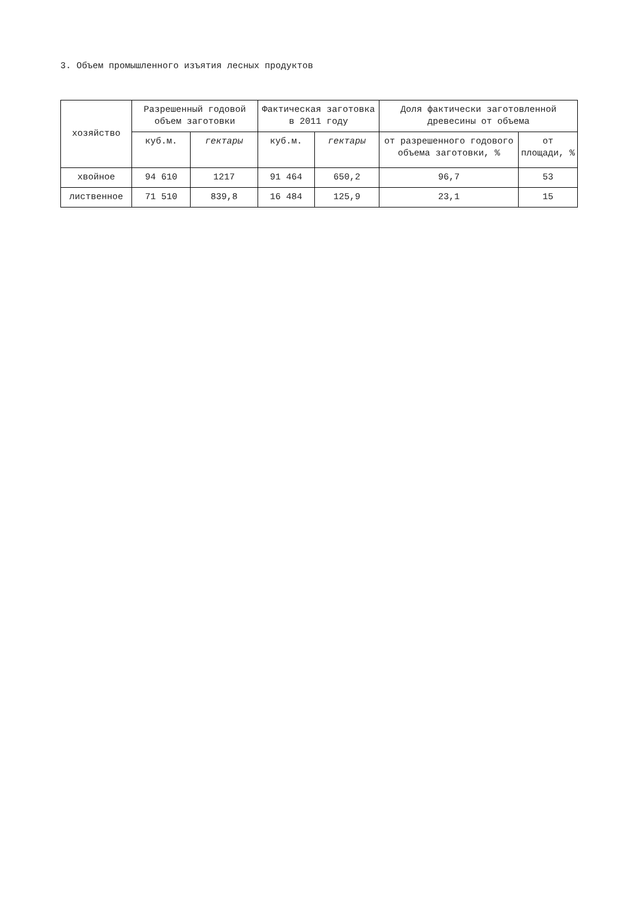3. Объем промышленного изъятия лесных продуктов
| хозяйство | Разрешенный годовой объем заготовки | | Фактическая заготовка в 2011 году | | Доля фактически заготовленной древесины от объема | |
| --- | --- | --- | --- | --- | --- | --- |
| | куб.м. | гектары | куб.м. | гектары | от разрешенного годового объема заготовки, % | от площади, % |
| хвойное | 94 610 | 1217 | 91 464 | 650,2 | 96,7 | 53 |
| лиственное | 71 510 | 839,8 | 16 484 | 125,9 | 23,1 | 15 |